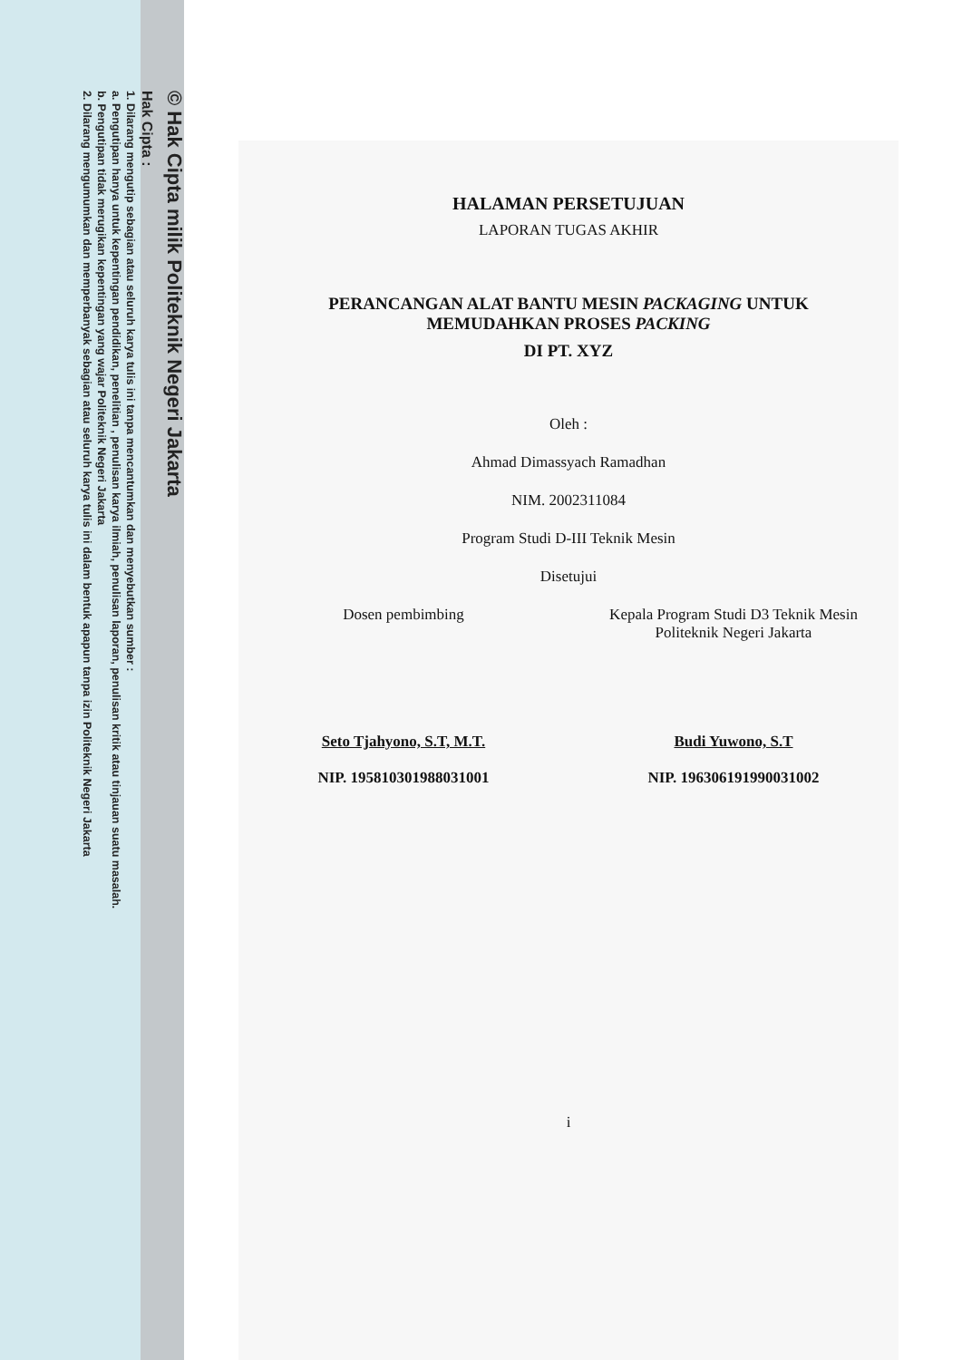© Hak Cipta milik Politeknik Negeri Jakarta
Hak Cipta :
1. Dilarang mengutip sebagian atau seluruh karya tulis ini tanpa mencantumkan dan menyebutkan sumber :
a. Pengutipan hanya untuk kepentingan pendidikan, penelitian , penulisan karya ilmiah, penulisan laporan, penulisan kritik atau tinjauan suatu masalah.
b. Pengutipan tidak merugikan kepentingan yang wajar Politeknik Negeri Jakarta
2. Dilarang mengumumkan dan memperbanyak sebagian atau seluruh karya tulis ini dalam bentuk apapun tanpa izin Politeknik Negeri Jakarta
HALAMAN PERSETUJUAN
LAPORAN TUGAS AKHIR
PERANCANGAN ALAT BANTU MESIN PACKAGING UNTUK
MEMUDAHKAN PROSES PACKING
DI PT. XYZ
Oleh :
Ahmad Dimassyach Ramadhan
NIM. 2002311084
Program Studi D-III Teknik Mesin
Disetujui
Dosen pembimbing
Seto Tjahyono, S.T, M.T.
NIP. 195810301988031001
Kepala Program Studi D3 Teknik Mesin
Politeknik Negeri Jakarta
Budi Yuwono, S.T
NIP. 196306191990031002
i